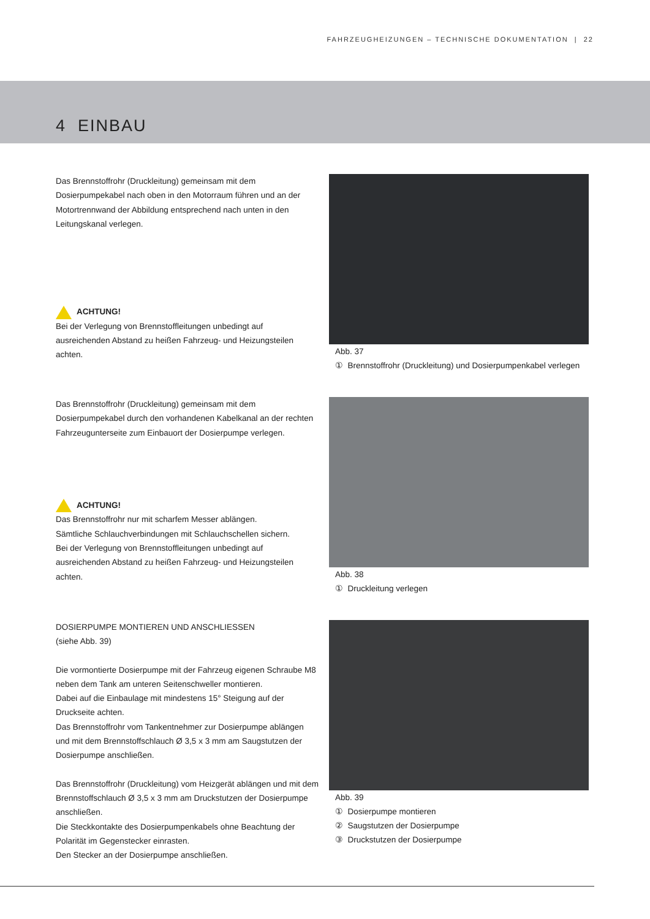FAHRZEUGHEIZUNGEN – TECHNISCHE DOKUMENTATION | 22
4 EINBAU
Das Brennstoffrohr (Druckleitung) gemeinsam mit dem Dosierpumpekabel nach oben in den Motorraum führen und an der Motortrennwand der Abbildung entsprechend nach unten in den Leitungskanal verlegen.
ACHTUNG!
Bei der Verlegung von Brennstoffleitungen unbedingt auf ausreichenden Abstand zu heißen Fahrzeug- und Heizungsteilen achten.
Abb. 37
① Brennstoffrohr (Druckleitung) und Dosierpumpenkabel verlegen
Das Brennstoffrohr (Druckleitung) gemeinsam mit dem Dosierpumpekabel durch den vorhandenen Kabelkanal an der rechten Fahrzeugunterseite zum Einbauort der Dosierpumpe verlegen.
ACHTUNG!
Das Brennstoffrohr nur mit scharfem Messer ablängen.
Sämtliche Schlauchverbindungen mit Schlauchschellen sichern.
Bei der Verlegung von Brennstoffleitungen unbedingt auf ausreichenden Abstand zu heißen Fahrzeug- und Heizungsteilen achten.
Abb. 38
① Druckleitung verlegen
DOSIERPUMPE MONTIEREN UND ANSCHLIESSEN
(siehe Abb. 39)
Die vormontierte Dosierpumpe mit der Fahrzeug eigenen Schraube M8 neben dem Tank am unteren Seitenschweller montieren.
Dabei auf die Einbaulage mit mindestens 15° Steigung auf der Druckseite achten.
Das Brennstoffrohr vom Tankentnehmer zur Dosierpumpe ablängen und mit dem Brennstoffschlauch Ø 3,5 x 3 mm am Saugstutzen der Dosierpumpe anschließen.
Das Brennstoffrohr (Druckleitung) vom Heizgerät ablängen und mit dem Brennstoffschlauch Ø 3,5 x 3 mm am Druckstutzen der Dosierpumpe anschließen.
Die Steckkontakte des Dosierpumpenkabels ohne Beachtung der Polarität im Gegenstecker einrasten.
Den Stecker an der Dosierpumpe anschließen.
Abb. 39
① Dosierpumpe montieren
② Saugstutzen der Dosierpumpe
③ Druckstutzen der Dosierpumpe